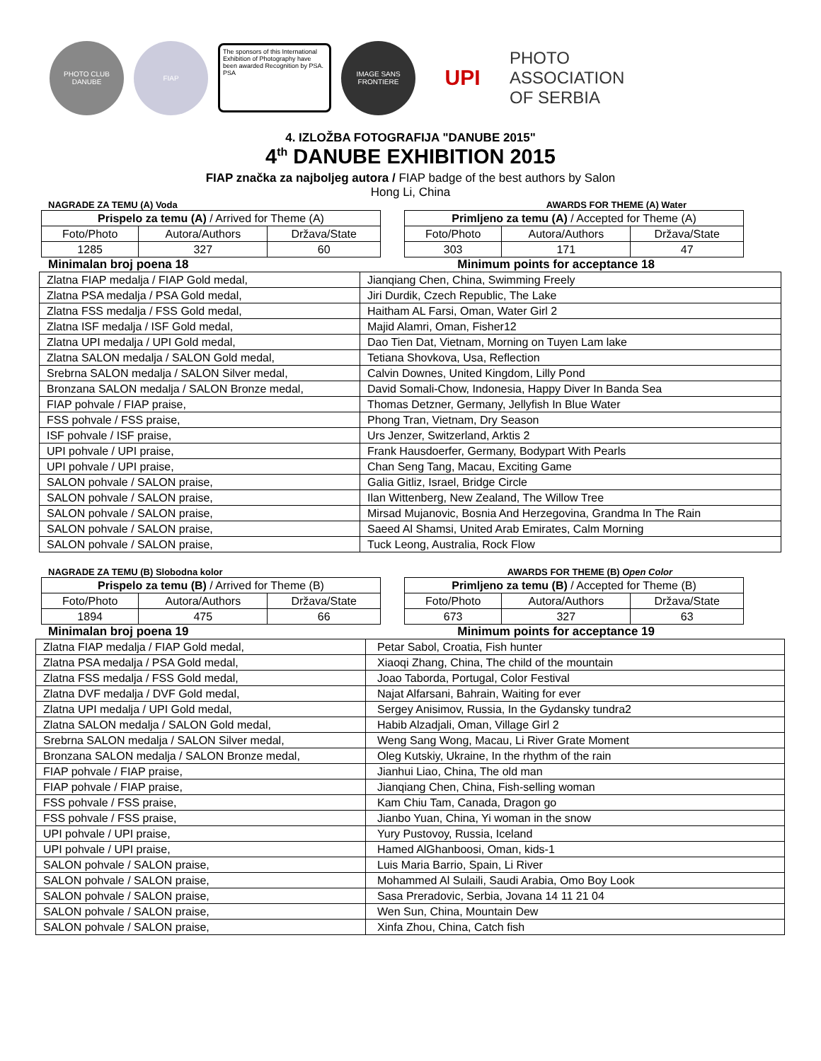PHOTO CLUB DANUBE FIAP
The sponsors of this International Exhibition of Photography have been awarded Recognition by PSA. PSA
IMAGE SANS FRONTIERE
UPI
PHOTO
ASSOCIATION
OF SERBIA
4. IZLOŽBA FOTOGRAFIJA "DANUBE 2015"
4<sup>th</sup> DANUBE EXHIBITION 2015
FIAP značka za najboljeg autora / FIAP badge of the best authors by Salon
Hong Li, China
NAGRADE ZA TEMU (A) Voda AWARDS FOR THEME (A) Water
| Prispelo za temu (A) / Arrived for Theme (A) | | | | Primljeno za temu (A) / Accepted for Theme (A) | | |
| Foto/Photo | Autora/Authors | Država/State | | Foto/Photo | Autora/Authors | Država/State |
| 1285 | 327 | 60 | | 303 | 171 | 47 |
Minimalan broj poena 18 Minimum points for acceptance 18
| Zlatna FIAP medalja / FIAP Gold medal, | Jianqiang Chen, China, Swimming Freely |
| Zlatna PSA medalja / PSA Gold medal, | Jiri Durdik, Czech Republic, The Lake |
| Zlatna FSS medalja / FSS Gold medal, | Haitham AL Farsi, Oman, Water Girl 2 |
| Zlatna ISF medalja / ISF Gold medal, | Majid Alamri, Oman, Fisher12 |
| Zlatna UPI medalja / UPI Gold medal, | Dao Tien Dat, Vietnam, Morning on Tuyen Lam lake |
| Zlatna SALON medalja / SALON Gold medal, | Tetiana Shovkova, Usa, Reflection |
| Srebrna SALON medalja / SALON Silver medal, | Calvin Downes, United Kingdom, Lilly Pond |
| Bronzana SALON medalja / SALON Bronze medal, | David Somali-Chow, Indonesia, Happy Diver In Banda Sea |
| FIAP pohvale / FIAP praise, | Thomas Detzner, Germany, Jellyfish In Blue Water |
| FSS pohvale / FSS praise, | Phong Tran, Vietnam, Dry Season |
| ISF pohvale / ISF praise, | Urs Jenzer, Switzerland, Arktis 2 |
| UPI pohvale / UPI praise, | Frank Hausdoerfer, Germany, Bodypart With Pearls |
| UPI pohvale / UPI praise, | Chan Seng Tang, Macau, Exciting Game |
| SALON pohvale / SALON praise, | Galia Gitliz, Israel, Bridge Circle |
| SALON pohvale / SALON praise, | Ilan Wittenberg, New Zealand, The Willow Tree |
| SALON pohvale / SALON praise, | Mirsad Mujanovic, Bosnia And Herzegovina, Grandma In The Rain |
| SALON pohvale / SALON praise, | Saeed Al Shamsi, United Arab Emirates, Calm Morning |
| SALON pohvale / SALON praise, | Tuck Leong, Australia, Rock Flow |
NAGRADE ZA TEMU (B) Slobodna kolor AWARDS FOR THEME (B) Open Color
| Prispelo za temu (B) / Arrived for Theme (B) | | | | Primljeno za temu (B) / Accepted for Theme (B) | | |
| Foto/Photo | Autora/Authors | Država/State | | Foto/Photo | Autora/Authors | Država/State |
| 1894 | 475 | 66 | | 673 | 327 | 63 |
Minimalan broj poena 19 Minimum points for acceptance 19
| Zlatna FIAP medalja / FIAP Gold medal, | Petar Sabol, Croatia, Fish hunter |
| Zlatna PSA medalja / PSA Gold medal, | Xiaoqi Zhang, China, The child of the mountain |
| Zlatna FSS medalja / FSS Gold medal, | Joao Taborda, Portugal, Color Festival |
| Zlatna DVF medalja / DVF Gold medal, | Najat Alfarsani, Bahrain, Waiting for ever |
| Zlatna UPI medalja / UPI Gold medal, | Sergey Anisimov, Russia, In the Gydansky tundra2 |
| Zlatna SALON medalja / SALON Gold medal, | Habib Alzadjali, Oman, Village Girl 2 |
| Srebrna SALON medalja / SALON Silver medal, | Weng Sang Wong, Macau, Li River Grate Moment |
| Bronzana SALON medalja / SALON Bronze medal, | Oleg Kutskiy, Ukraine, In the rhythm of the rain |
| FIAP pohvale / FIAP praise, | Jianhui Liao, China, The old man |
| FIAP pohvale / FIAP praise, | Jianqiang Chen, China, Fish-selling woman |
| FSS pohvale / FSS praise, | Kam Chiu Tam, Canada, Dragon go |
| FSS pohvale / FSS praise, | Jianbo Yuan, China, Yi woman in the snow |
| UPI pohvale / UPI praise, | Yury Pustovoy, Russia, Iceland |
| UPI pohvale / UPI praise, | Hamed AlGhanboosi, Oman, kids-1 |
| SALON pohvale / SALON praise, | Luis Maria Barrio, Spain, Li River |
| SALON pohvale / SALON praise, | Mohammed Al Sulaili, Saudi Arabia, Omo Boy Look |
| SALON pohvale / SALON praise, | Sasa Preradovic, Serbia, Jovana 14 11 21 04 |
| SALON pohvale / SALON praise, | Wen Sun, China, Mountain Dew |
| SALON pohvale / SALON praise, | Xinfa Zhou, China, Catch fish |